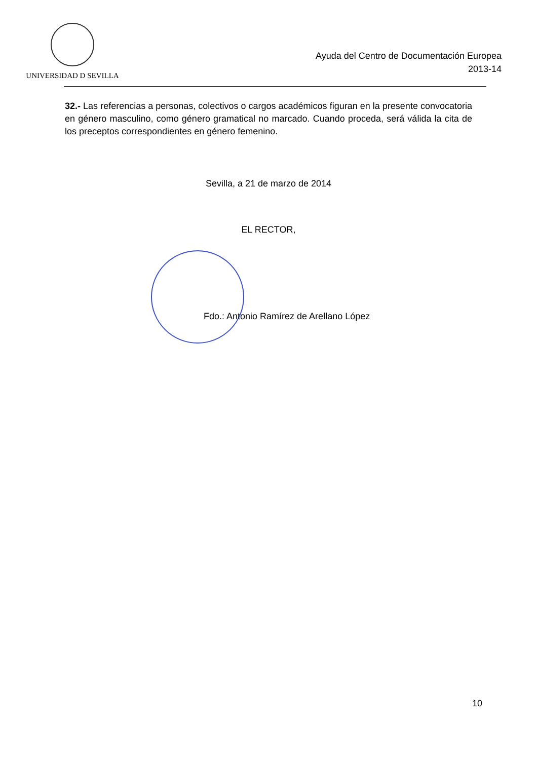UNIVERSIDAD D SEVILLA
Ayuda del Centro de Documentación Europea
2013-14
32.- Las referencias a personas, colectivos o cargos académicos figuran en la presente convocatoria en género masculino, como género gramatical no marcado. Cuando proceda, será válida la cita de los preceptos correspondientes en género femenino.
Sevilla, a 21 de marzo de 2014
EL RECTOR,
Fdo.: Antonio Ramírez de Arellano López
10